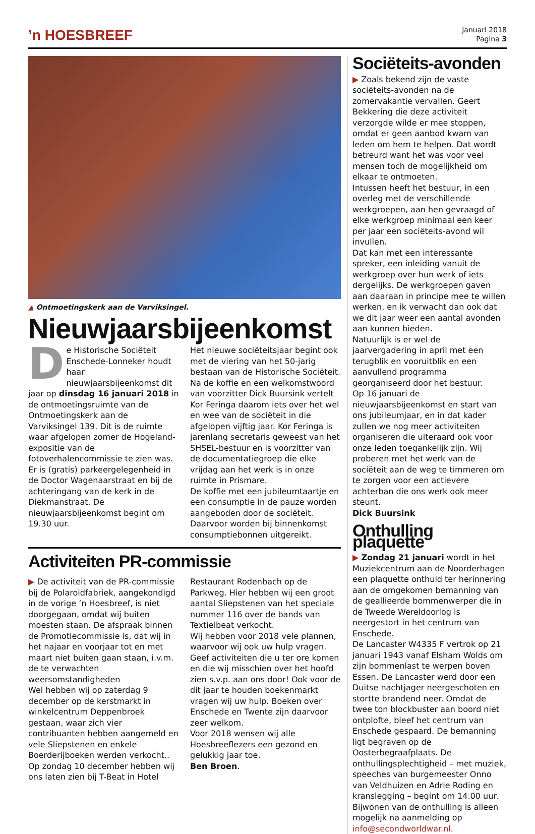’n HOESBREEF
Januari 2018
Pagina 3
▲ Ontmoetingskerk aan de Varviksingel.
Nieuwjaarsbijeenkomst
De Historische Sociëteit Enschede-Lonneker houdt haar nieuwjaarsbijeenkomst dit jaar op dinsdag 16 januari 2018 in de ontmoetingsruimte van de Ontmoetingskerk aan de Varviksingel 139. Dit is de ruimte waar afgelopen zomer de Hogeland-expositie van de fotoverhalencommissie te zien was. Er is (gratis) parkeergelegenheid in de Doctor Wagenaarstraat en bij de achteringang van de kerk in de Diekmanstraat. De nieuwjaarsbijeenkomst begint om 19.30 uur.
Het nieuwe sociëteitsjaar begint ook met de viering van het 50-jarig bestaan van de Historische Sociëteit.
Na de koffie en een welkomstwoord van voorzitter Dick Buursink vertelt Kor Feringa daarom iets over het wel en wee van de sociëteit in die afgelopen vijftig jaar. Kor Feringa is jarenlang secretaris geweest van het SHSEL-bestuur en is voorzitter van de documentatiegroep die elke vrijdag aan het werk is in onze ruimte in Prismare.
De koffie met een jubileumtaartje en een consumptie in de pauze worden aangeboden door de sociëteit. Daarvoor worden bij binnenkomst consumptiebonnen uitgereikt.
Activiteiten PR-commissie
▶ De activiteit van de PR-commissie bij de Polaroidfabriek, aangekondigd in de vorige ’n Hoesbreef, is niet doorgegaan, omdat wij buiten moesten staan. De afspraak binnen de Promotiecommissie is, dat wij in het najaar en voorjaar tot en met maart niet buiten gaan staan, i.v.m. de te verwachten weersomstandigheden
Wel hebben wij op zaterdag 9 december op de kerstmarkt in winkelcentrum Deppenbroek gestaan, waar zich vier contribuanten hebben aangemeld en vele Sliepstenen en enkele Boerderijboeken werden verkocht..
Op zondag 10 december hebben wij ons laten zien bij T-Beat in Hotel Restaurant Rodenbach op de Parkweg. Hier hebben wij een groot aantal Sliepstenen van het speciale nummer 116 over de bands van Textielbeat verkocht.
Wij hebben voor 2018 vele plannen, waarvoor wij ook uw hulp vragen. Geef activiteiten die u ter ore komen en die wij misschien over het hoofd zien s.v.p. aan ons door! Ook voor de dit jaar te houden boekenmarkt vragen wij uw hulp. Boeken over Enschede en Twente zijn daarvoor zeer welkom.
Voor 2018 wensen wij alle Hoesbreeflezers een gezond en gelukkig jaar toe.
Ben Broen.
Sociëteits-avonden
▶ Zoals bekend zijn de vaste sociëteits-avonden na de zomervakantie vervallen. Geert Bekkering die deze activiteit verzorgde wilde er mee stoppen, omdat er geen aanbod kwam van leden om hem te helpen. Dat wordt betreurd want het was voor veel mensen toch de mogelijkheid om elkaar te ontmoeten.
Intussen heeft het bestuur, in een overleg met de verschillende werkgroepen, aan hen gevraagd of elke werkgroep minimaal een keer per jaar een sociëteits-avond wil invullen.
Dat kan met een interessante spreker, een inleiding vanuit de werkgroep over hun werk of iets dergelijks. De werkgroepen gaven aan daaraan in principe mee te willen werken, en ik verwacht dan ook dat we dit jaar weer een aantal avonden aan kunnen bieden.
Natuurlijk is er wel de jaarvergadering in april met een terugblik en vooruitblik en een aanvullend programma georganiseerd door het bestuur.
Op 16 januari de nieuwjaarsbijeenkomst en start van ons jubileumjaar, en in dat kader zullen we nog meer activiteiten organiseren die uiteraard ook voor onze leden toegankelijk zijn. Wij proberen met het werk van de sociëteit aan de weg te timmeren om te zorgen voor een actievere achterban die ons werk ook meer steunt.
Dick Buursink
Onthulling plaquette
▶ Zondag 21 januari wordt in het Muziekcentrum aan de Noorderhagen een plaquette onthuld ter herinnering aan de omgekomen bemanning van de geallieerde bommenwerper die in de Tweede Wereldoorlog is neergestort in het centrum van Enschede.
De Lancaster W4335 F vertrok op 21 januari 1943 vanaf Elsham Wolds om zijn bommenlast te werpen boven Essen. De Lancaster werd door een Duitse nachtjager neergeschoten en stortte brandend neer. Omdat de twee ton blockbuster aan boord niet ontplofte, bleef het centrum van Enschede gespaard. De bemanning ligt begraven op de Oosterbegraafplaats. De onthullingsplechtigheid – met muziek, speeches van burgemeester Onno van Veldhuizen en Adrie Roding en kranslegging – begint om 14.00 uur. Bijwonen van de onthulling is alleen mogelijk na aanmelding op info@secondworldwar.nl.